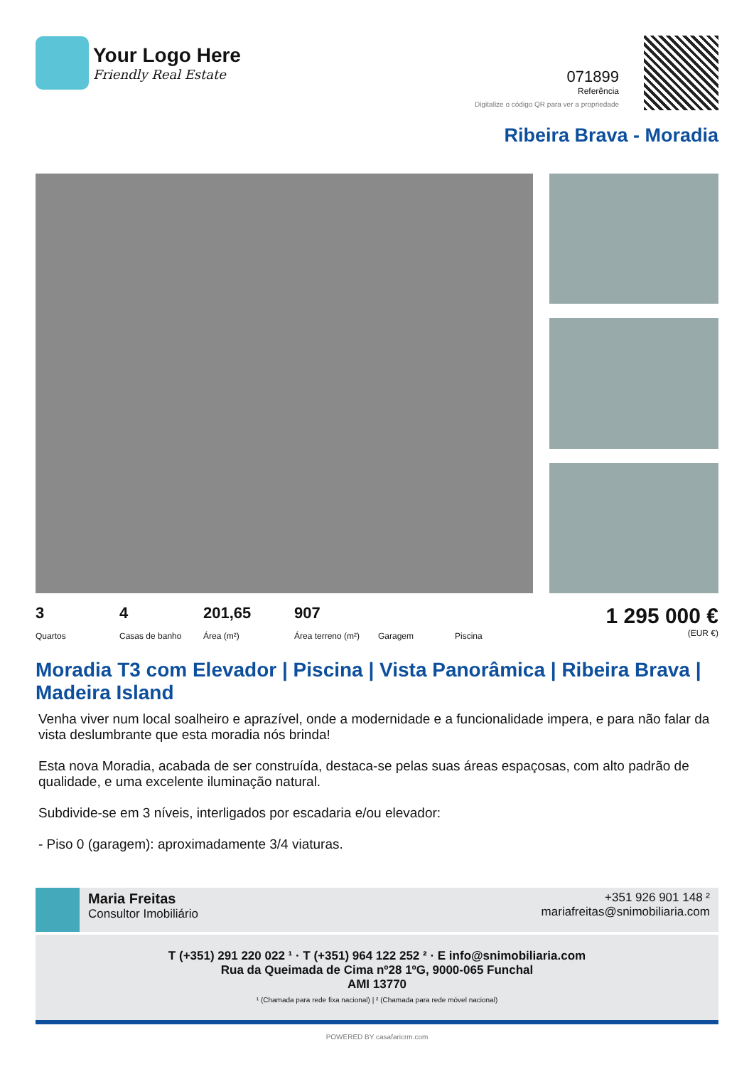Your Logo Here
Friendly Real Estate
071899
Referência
Digitalize o código QR para ver a propriedade
Ribeira Brava - Moradia
3
Quartos
4
Casas de banho
201,65
Área (m²)
907
Área terreno (m²)
Garagem Piscina
1 295 000 €
(EUR €)
Moradia T3 com Elevador | Piscina | Vista Panorâmica | Ribeira Brava | Madeira Island
Venha viver num local soalheiro e aprazível, onde a modernidade e a funcionalidade impera, e para não falar da vista deslumbrante que esta moradia nós brinda!
Esta nova Moradia, acabada de ser construída, destaca-se pelas suas áreas espaçosas, com alto padrão de qualidade, e uma excelente iluminação natural.
Subdivide-se em 3 níveis, interligados por escadaria e/ou elevador:
- Piso 0 (garagem): aproximadamente 3/4 viaturas.
Maria Freitas
Consultor Imobiliário
+351 926 901 148 ²
mariafreitas@snimobiliaria.com
T (+351) 291 220 022 ¹ · T (+351) 964 122 252 ² · E info@snimobiliaria.com
Rua da Queimada de Cima nº28 1ºG, 9000-065 Funchal
AMI 13770
¹ (Chamada para rede fixa nacional) | ² (Chamada para rede móvel nacional)
POWERED BY casafaricrm.com